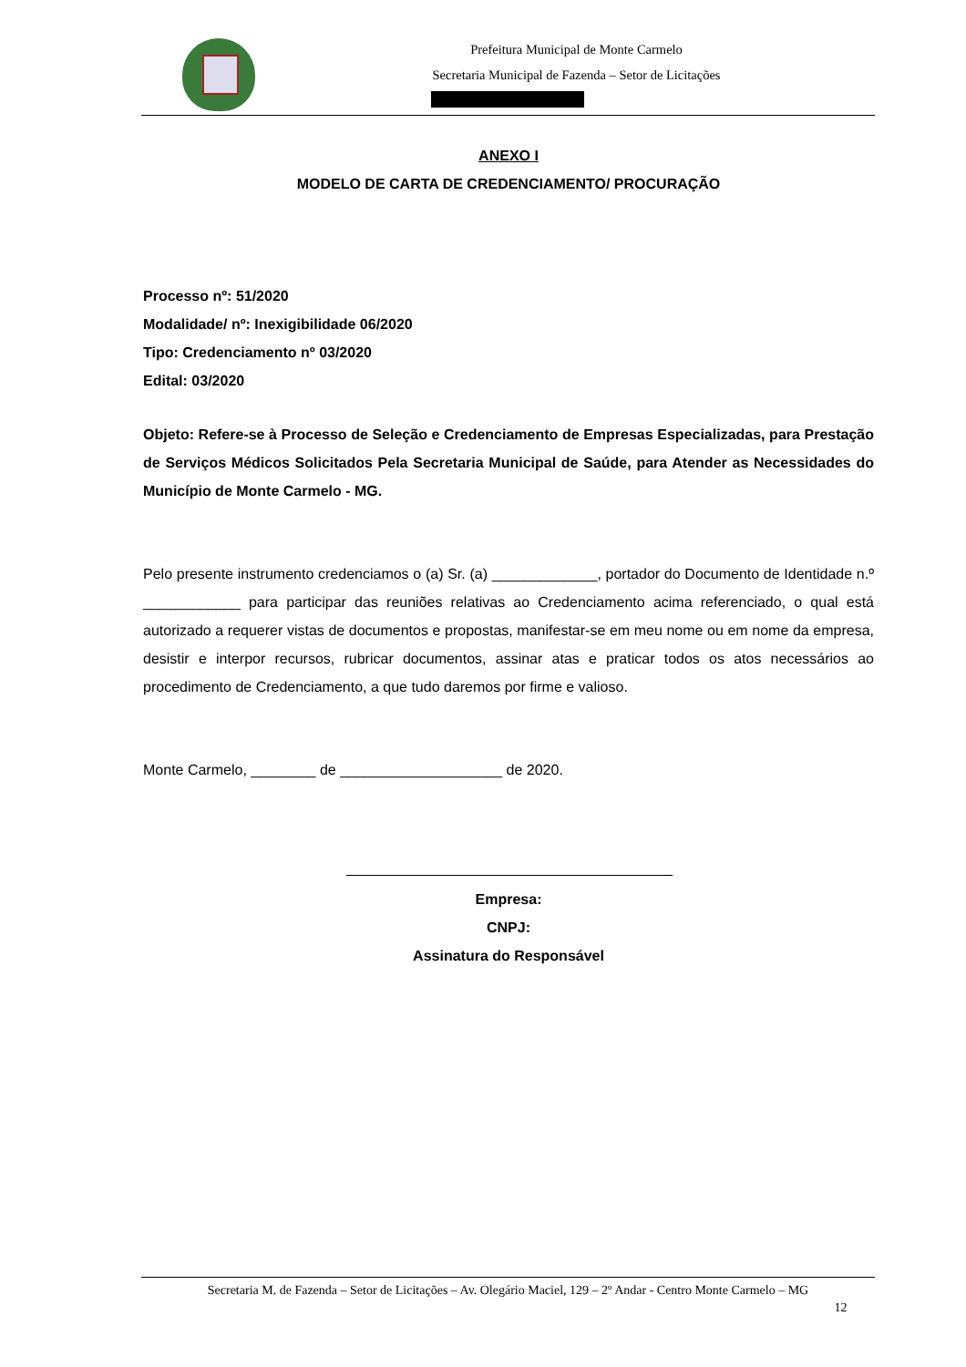Prefeitura Municipal de Monte Carmelo
Secretaria Municipal de Fazenda – Setor de Licitações
ANEXO I
MODELO DE CARTA DE CREDENCIAMENTO/ PROCURAÇÃO
Processo nº: 51/2020
Modalidade/ nº: Inexigibilidade 06/2020
Tipo: Credenciamento nº 03/2020
Edital: 03/2020
Objeto: Refere-se à Processo de Seleção e Credenciamento de Empresas Especializadas, para Prestação de Serviços Médicos Solicitados Pela Secretaria Municipal de Saúde, para Atender as Necessidades do Município de Monte Carmelo - MG.
Pelo presente instrumento credenciamos o (a) Sr. (a) _____________, portador do Documento de Identidade n.º ____________ para participar das reuniões relativas ao Credenciamento acima referenciado, o qual está autorizado a requerer vistas de documentos e propostas, manifestar-se em meu nome ou em nome da empresa, desistir e interpor recursos, rubricar documentos, assinar atas e praticar todos os atos necessários ao procedimento de Credenciamento, a que tudo daremos por firme e valioso.
Monte Carmelo, ________ de ____________________ de 2020.
Empresa:
CNPJ:
Assinatura do Responsável
Secretaria M. de Fazenda – Setor de Licitações – Av. Olegário Maciel, 129 – 2º Andar - Centro Monte Carmelo – MG
12